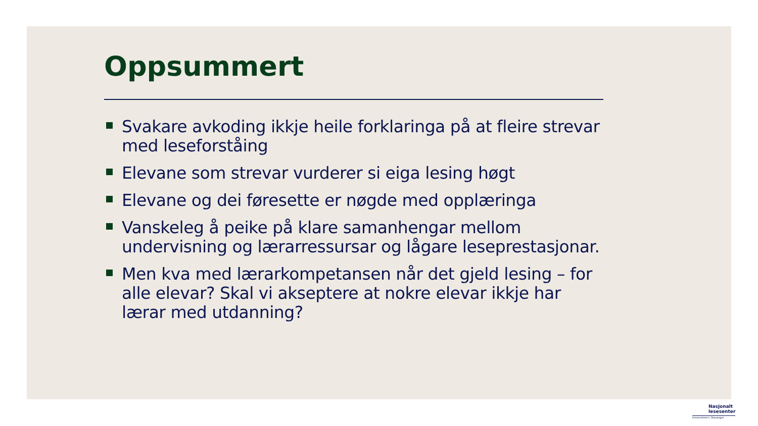Oppsummert
Svakare avkoding ikkje heile forklaringa på at fleire strevar med leseforståing
Elevane som strevar vurderer si eiga lesing høgt
Elevane og dei føresette er nøgde med opplæringa
Vanskeleg å peike på klare samanhengar mellom undervisning og lærarressursar og lågare leseprestasjonar.
Men kva med lærarkompetansen når det gjeld lesing – for alle elevar? Skal vi akseptere at nokre elevar ikkje har lærar med utdanning?
Nasjonalt
lesesenter
Universitetet i Stavanger